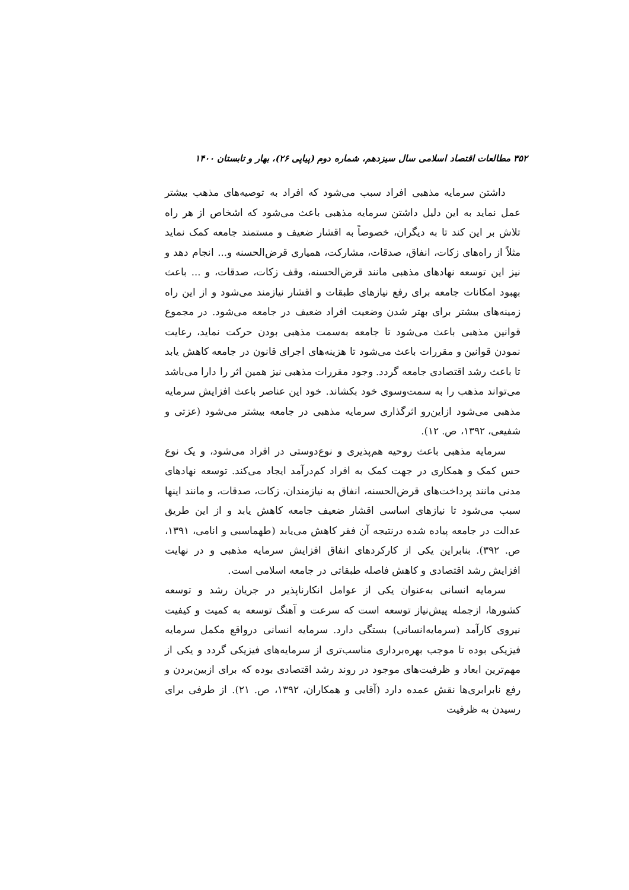۳۵۲ مطالعات اقتصاد اسلامی سال سیزدهم، شماره دوم (پیاپی ۲۶)، بهار و تابستان ۱۴۰۰
داشتن سرمایه مذهبی افراد سبب می‌شود که افراد به توصیه‌های مذهب بیشتر عمل نماید به این دلیل داشتن سرمایه مذهبی باعث می‌شود که اشخاص از هر راه تلاش بر این کند تا به دیگران، خصوصاً به اقشار ضعیف و مستمند جامعه کمک نماید مثلاً از راه‌های زکات، انفاق، صدقات، مشارکت، همیاری قرض‌الحسنه و... انجام دهد و نیز این توسعه نهادهای مذهبی مانند قرض‌الحسنه، وقف زکات، صدقات، و ... باعث بهبود امکانات جامعه برای رفع نیازهای طبقات و اقشار نیازمند می‌شود و از این راه زمینه‌های بیشتر برای بهتر شدن وضعیت افراد ضعیف در جامعه می‌شود. در مجموع قوانین مذهبی باعث می‌شود تا جامعه به‌سمت مذهبی بودن حرکت نماید، رعایت نمودن قوانین و مقررات باعث می‌شود تا هزینه‌های اجرای قانون در جامعه کاهش یابد تا باعث رشد اقتصادی جامعه گردد. وجود مقررات مذهبی نیز همین اثر را دارا می‌باشد می‌تواند مذهب را به سمت‌وسوی خود بکشاند. خود این عناصر باعث افزایش سرمایه مذهبی می‌شود ازاین‌رو اثرگذاری سرمایه مذهبی در جامعه بیشتر می‌شود (عزتی و شفیعی، ۱۳۹۲، ص. ۱۲).
سرمایه مذهبی باعث روحیه هم‌پذیری و نوع‌دوستی در افراد می‌شود، و یک نوع حس کمک و همکاری در جهت کمک به افراد کم‌درآمد ایجاد می‌کند. توسعه نهادهای مدنی مانند پرداخت‌های قرض‌الحسنه، انفاق به نیازمندان، زکات، صدقات، و مانند اینها سبب می‌شود تا نیازهای اساسی اقشار ضعیف جامعه کاهش یابد و از این طریق عدالت در جامعه پیاده شده درنتیجه آن فقر کاهش می‌یابد (طهماسبی و انامی، ۱۳۹۱، ص. ۳۹۲). بنابراین یکی از کارکردهای انفاق افزایش سرمایه مذهبی و در نهایت افزایش رشد اقتصادی و کاهش فاصله طبقاتی در جامعه اسلامی است.
سرمایه انسانی به‌عنوان یکی از عوامل انکارناپذیر در جریان رشد و توسعه کشورها، ازجمله پیش‌نیاز توسعه است که سرعت و آهنگ توسعه به کمیت و کیفیت نیروی کارآمد (سرمایه‌انسانی) بستگی دارد. سرمایه انسانی درواقع مکمل سرمایه فیزیکی بوده تا موجب بهره‌برداری مناسب‌تری از سرمایه‌های فیزیکی گردد و یکی از مهم‌ترین ابعاد و ظرفیت‌های موجود در روند رشد اقتصادی بوده که برای ازبین‌بردن و رفع نابرابری‌ها نقش عمده دارد (آقایی و همکاران، ۱۳۹۲، ص. ۲۱). از طرفی برای رسیدن به ظرفیت